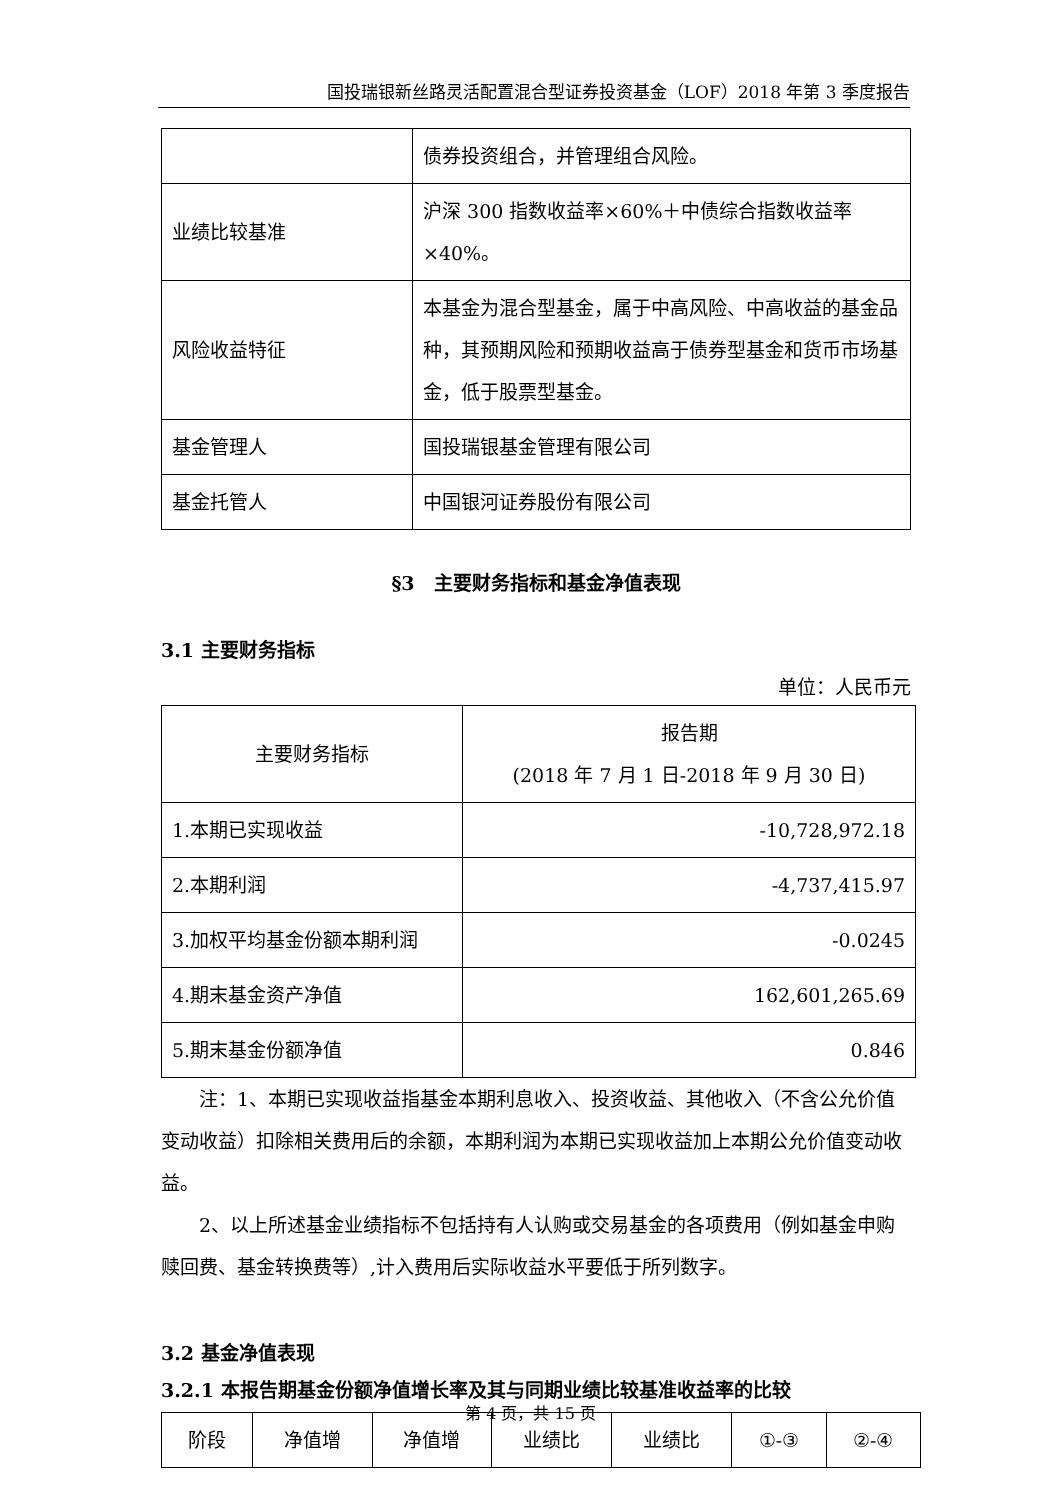国投瑞银新丝路灵活配置混合型证券投资基金（LOF）2018 年第 3 季度报告
| | 债券投资组合，并管理组合风险。 |
| 业绩比较基准 | 沪深 300 指数收益率×60%＋中债综合指数收益率×40%。 |
| 风险收益特征 | 本基金为混合型基金，属于中高风险、中高收益的基金品种，其预期风险和预期收益高于债券型基金和货币市场基金，低于股票型基金。 |
| 基金管理人 | 国投瑞银基金管理有限公司 |
| 基金托管人 | 中国银河证券股份有限公司 |
§3　主要财务指标和基金净值表现
3.1 主要财务指标
单位：人民币元
| 主要财务指标 | 报告期 (2018 年 7 月 1 日-2018 年 9 月 30 日) |
| --- | --- |
| 1.本期已实现收益 | -10,728,972.18 |
| 2.本期利润 | -4,737,415.97 |
| 3.加权平均基金份额本期利润 | -0.0245 |
| 4.期末基金资产净值 | 162,601,265.69 |
| 5.期末基金份额净值 | 0.846 |
注：1、本期已实现收益指基金本期利息收入、投资收益、其他收入（不含公允价值变动收益）扣除相关费用后的余额，本期利润为本期已实现收益加上本期公允价值变动收益。
2、以上所述基金业绩指标不包括持有人认购或交易基金的各项费用（例如基金申购赎回费、基金转换费等）,计入费用后实际收益水平要低于所列数字。
3.2 基金净值表现
3.2.1 本报告期基金份额净值增长率及其与同期业绩比较基准收益率的比较
| 阶段 | 净值增 | 净值增 | 业绩比 | 业绩比 | ①-③ | ②-④ |
| --- | --- | --- | --- | --- | --- | --- |
第 4 页，共 15 页